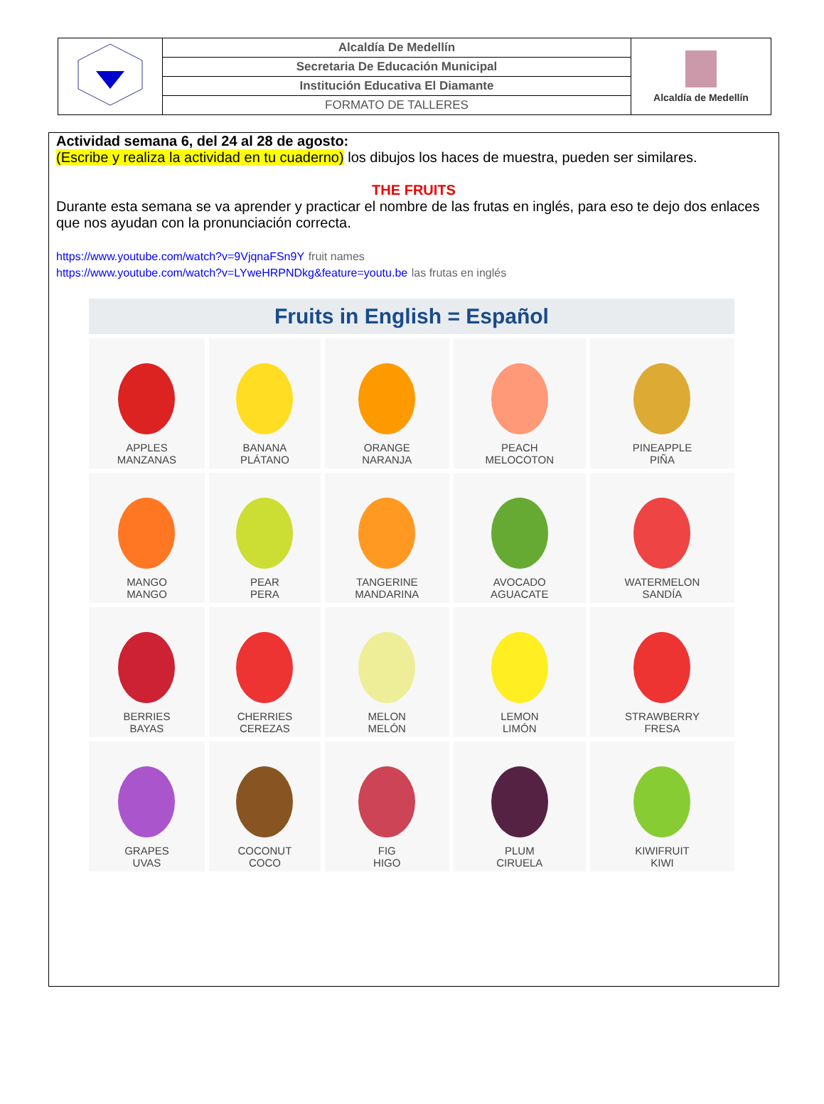| | Alcaldía De Medellín | Alcaldía de Medellín |
| | Secretaria De Educación Municipal | |
| | Institución Educativa El Diamante | |
| | FORMATO DE TALLERES | |
Actividad semana 6, del 24 al 28 de agosto:
(Escribe y realiza la actividad en tu cuaderno) los dibujos los haces de muestra, pueden ser similares.
THE FRUITS
Durante esta semana se va aprender y practicar el nombre de las frutas en inglés, para eso te dejo dos enlaces que nos ayudan con la pronunciación correcta.
https://www.youtube.com/watch?v=9VjqnaFSn9Y fruit names
https://www.youtube.com/watch?v=LYweHRPNDkg&feature=youtu.be las frutas en inglés
| Fruits in English = Español | | | | |
| --- | --- | --- | --- | --- |
| APPLES MANZANAS | BANANA PLÁTANO | ORANGE NARANJA | PEACH MELOCOTON | PINEAPPLE PIÑA |
| MANGO MANGO | PEAR PERA | TANGERINE MANDARINA | AVOCADO AGUACATE | WATERMELON SANDÍA |
| BERRIES BAYAS | CHERRIES CEREZAS | MELON MELÓN | LEMON LIMÓN | STRAWBERRY FRESA |
| GRAPES UVAS | COCONUT COCO | FIG HIGO | PLUM CIRUELA | KIWIFRUIT KIWI |